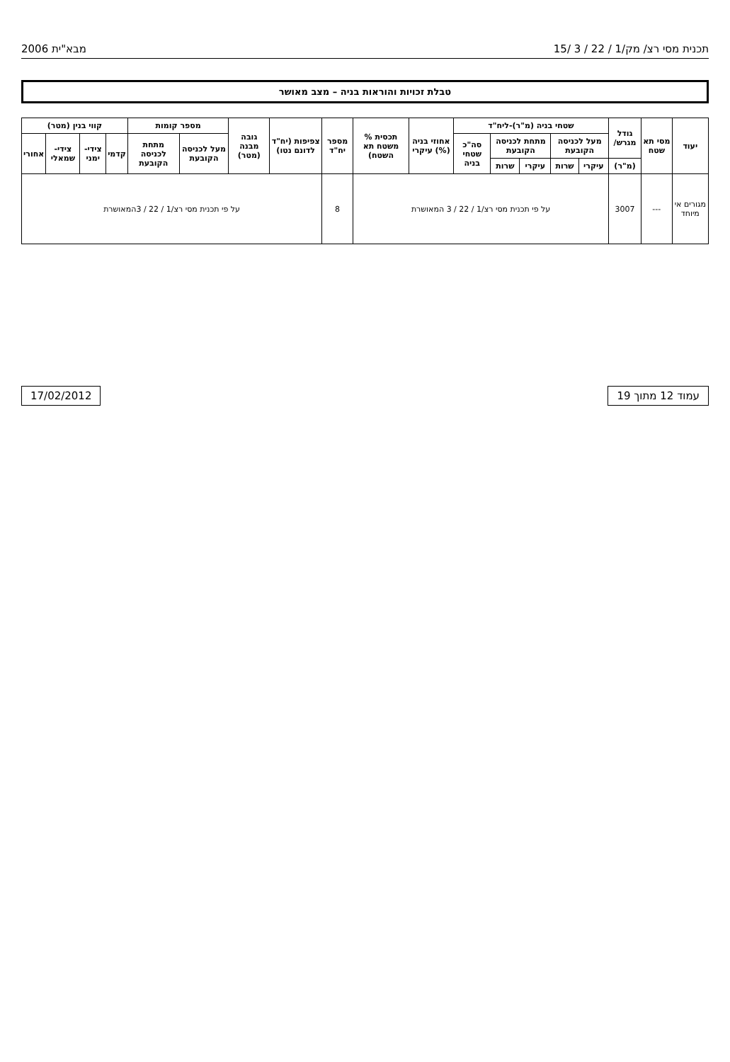תכנית מסי רצ/ מק/1 / 22 / 3 /15 מבא"ית 2006
טבלת זכויות והוראות בניה – מצב מאושר
| יעוד | מסי תא שטח | גודל מגרש/ | שטחי בניה (מ"ר)-ליח"ד | | | | | אחוזי בניה (%) עיקרי | תכסית % משטח תא השטח) | מספר יח"ד | צפיפות (יח"ד לדונם נטו) | גובה מבנה (מטר) | מספר קומות | | קווי בנין (מטר) | | | |
| --- | --- | --- | --- | --- | --- | --- | --- | --- | --- | --- | --- | --- | --- | --- | --- | --- | --- | --- |
| | | | מעל לכניסה הקובעת | | מתחת לכניסה הקובעת | | סה"כ שטחי בניה | | | | | | מעל לכניסה הקובעת | מתחת לכניסה הקובעת | קדמי | צידי-ימני | צידי-שמאלי | אחורי |
| | | (מ"ר) | עיקרי | שרות | עיקרי | שרות | | | | | | | | | | | | |
| מגורים אי מיוחד | --- | 3007 | על פי תכנית מסי רצ/1 / 22 / 3 המאושרת | | | | | | | 8 | על פי תכנית מסי רצ/1 / 22 / 3המאושרת | | | | | | | |
עמוד 12 מתוך 19 17/02/2012